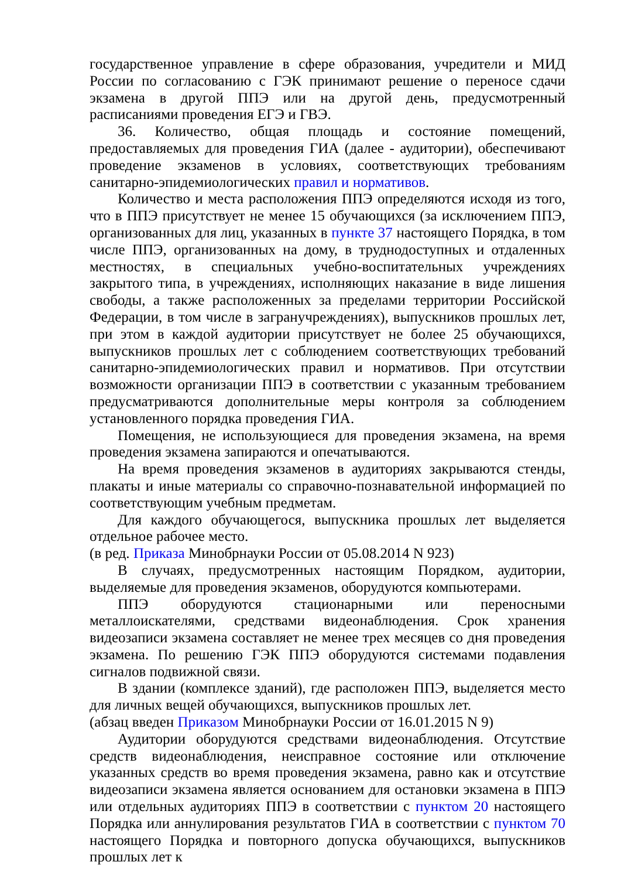государственное управление в сфере образования, учредители и МИД России по согласованию с ГЭК принимают решение о переносе сдачи экзамена в другой ППЭ или на другой день, предусмотренный расписаниями проведения ЕГЭ и ГВЭ.
36. Количество, общая площадь и состояние помещений, предоставляемых для проведения ГИА (далее - аудитории), обеспечивают проведение экзаменов в условиях, соответствующих требованиям санитарно-эпидемиологических правил и нормативов.
Количество и места расположения ППЭ определяются исходя из того, что в ППЭ присутствует не менее 15 обучающихся (за исключением ППЭ, организованных для лиц, указанных в пункте 37 настоящего Порядка, в том числе ППЭ, организованных на дому, в труднодоступных и отдаленных местностях, в специальных учебно-воспитательных учреждениях закрытого типа, в учреждениях, исполняющих наказание в виде лишения свободы, а также расположенных за пределами территории Российской Федерации, в том числе в загранучреждениях), выпускников прошлых лет, при этом в каждой аудитории присутствует не более 25 обучающихся, выпускников прошлых лет с соблюдением соответствующих требований санитарно-эпидемиологических правил и нормативов. При отсутствии возможности организации ППЭ в соответствии с указанным требованием предусматриваются дополнительные меры контроля за соблюдением установленного порядка проведения ГИА.
Помещения, не использующиеся для проведения экзамена, на время проведения экзамена запираются и опечатываются.
На время проведения экзаменов в аудиториях закрываются стенды, плакаты и иные материалы со справочно-познавательной информацией по соответствующим учебным предметам.
Для каждого обучающегося, выпускника прошлых лет выделяется отдельное рабочее место.
(в ред. Приказа Минобрнауки России от 05.08.2014 N 923)
В случаях, предусмотренных настоящим Порядком, аудитории, выделяемые для проведения экзаменов, оборудуются компьютерами.
ППЭ оборудуются стационарными или переносными металлоискателями, средствами видеонаблюдения. Срок хранения видеозаписи экзамена составляет не менее трех месяцев со дня проведения экзамена. По решению ГЭК ППЭ оборудуются системами подавления сигналов подвижной связи.
В здании (комплексе зданий), где расположен ППЭ, выделяется место для личных вещей обучающихся, выпускников прошлых лет.
(абзац введен Приказом Минобрнауки России от 16.01.2015 N 9)
Аудитории оборудуются средствами видеонаблюдения. Отсутствие средств видеонаблюдения, неисправное состояние или отключение указанных средств во время проведения экзамена, равно как и отсутствие видеозаписи экзамена является основанием для остановки экзамена в ППЭ или отдельных аудиториях ППЭ в соответствии с пунктом 20 настоящего Порядка или аннулирования результатов ГИА в соответствии с пунктом 70 настоящего Порядка и повторного допуска обучающихся, выпускников прошлых лет к